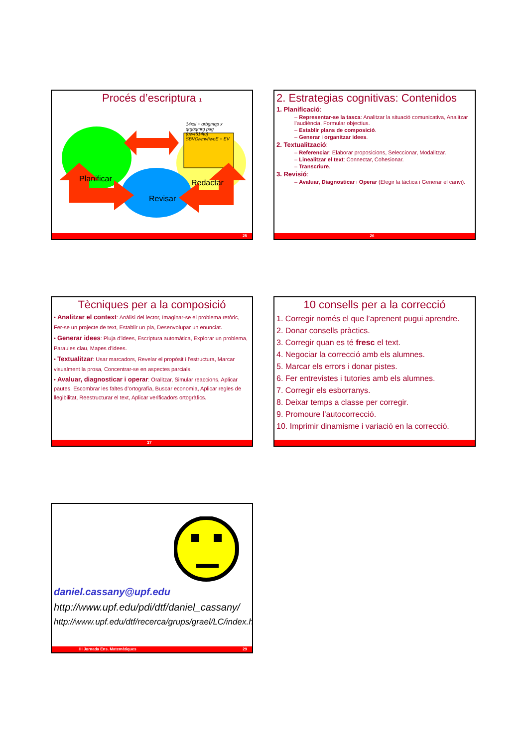Procés d’escriptura 1
Planificar
Redactar
Revisar
14xsl + qrbgmqp x qrgbqmrg pag (qw4514tu) SBVOiwnvñwoE + EV
25
2. Estrategias cognitivas: Contenidos
1. Planificació:
– Representar-se la tasca: Analitzar la situació comunicativa, Analitzar l’audiència, Formular objectius.
– Establir plans de composició.
– Generar i organitzar idees.
2. Textualització:
– Referenciar: Elaborar proposicions, Seleccionar, Modalitzar.
– Linealitzar el text: Connectar, Cohesionar.
– Transcriure.
3. Revisió:
– Avaluar, Diagnosticar i Operar (Elegir la tàctica i Generar el canvi).
26
Tècniques per a la composició
• Analitzar el context: Anàlisi del lector, Imaginar-se el problema retòric, Fer-se un projecte de text, Establir un pla, Desenvolupar un enunciat.
• Generar idees: Pluja d’idees, Escriptura automàtica, Explorar un problema, Paraules clau, Mapes d’idees.
• Textualitzar: Usar marcadors, Revelar el propòsit i l’estructura, Marcar visualment la prosa, Concentrar-se en aspectes parcials.
• Avaluar, diagnosticar i operar: Oralitzar, Simular reaccions, Aplicar pautes, Escombrar les faltes d’ortografía, Buscar economia, Aplicar regles de llegibilitat, Reestructurar el text, Aplicar verificadors ortogràfics.
27
10 consells per a la correcció
1. Corregir només el que l’aprenent pugui aprendre.
2. Donar consells pràctics.
3. Corregir quan es té fresc el text.
4. Negociar la correcció amb els alumnes.
5. Marcar els errors i donar pistes.
6. Fer entrevistes i tutories amb els alumnes.
7. Corregir els esborranys.
8. Deixar temps a classe per corregir.
9. Promoure l’autocorrecció.
10. Imprimir dinamisme i variació en la correcció.
daniel.cassany@upf.edu
http://www.upf.edu/pdi/dtf/daniel_cassany/
http://www.upf.edu/dtf/recerca/grups/grael/LC/index.htm
III Jornada Ens. Matemàtiques 29